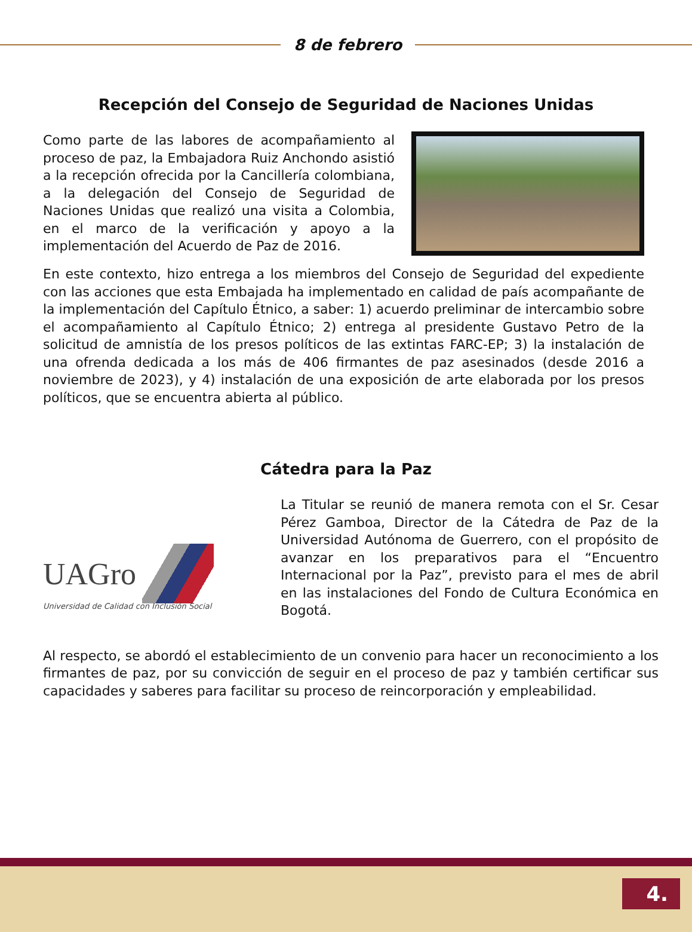8 de febrero
Recepción del Consejo de Seguridad de Naciones Unidas
Como parte de las labores de acompañamiento al proceso de paz, la Embajadora Ruiz Anchondo asistió a la recepción ofrecida por la Cancillería colombiana, a la delegación del Consejo de Seguridad de Naciones Unidas que realizó una visita a Colombia, en el marco de la verificación y apoyo a la implementación del Acuerdo de Paz de 2016.
En este contexto, hizo entrega a los miembros del Consejo de Seguridad del expediente con las acciones que esta Embajada ha implementado en calidad de país acompañante de la implementación del Capítulo Étnico, a saber: 1) acuerdo preliminar de intercambio sobre el acompañamiento al Capítulo Étnico; 2) entrega al presidente Gustavo Petro de la solicitud de amnistía de los presos políticos de las extintas FARC-EP; 3) la instalación de una ofrenda dedicada a los más de 406 firmantes de paz asesinados (desde 2016 a noviembre de 2023), y 4) instalación de una exposición de arte elaborada por los presos políticos, que se encuentra abierta al público.
Cátedra para la Paz
UAGro
Universidad de Calidad con Inclusión Social
La Titular se reunió de manera remota con el Sr. Cesar Pérez Gamboa, Director de la Cátedra de Paz de la Universidad Autónoma de Guerrero, con el propósito de avanzar en los preparativos para el “Encuentro Internacional por la Paz”, previsto para el mes de abril en las instalaciones del Fondo de Cultura Económica en Bogotá.
Al respecto, se abordó el establecimiento de un convenio para hacer un reconocimiento a los firmantes de paz, por su convicción de seguir en el proceso de paz y también certificar sus capacidades y saberes para facilitar su proceso de reincorporación y empleabilidad.
4.